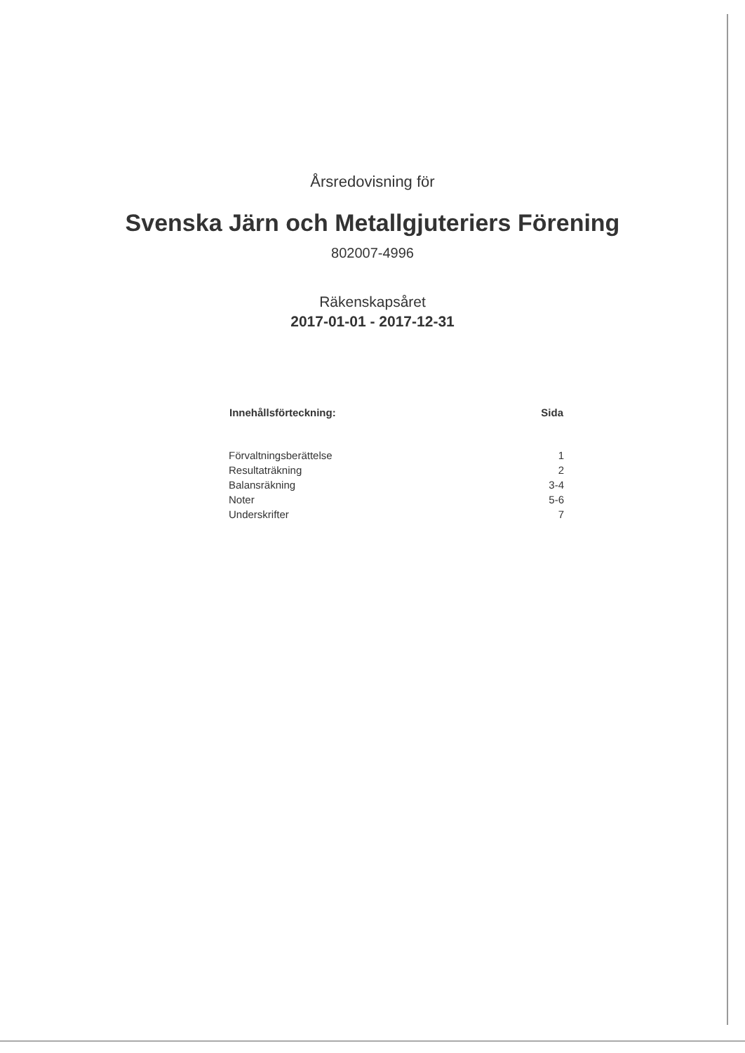Årsredovisning för
Svenska Järn och Metallgjuteriers Förening
802007-4996
Räkenskapsåret
2017-01-01 - 2017-12-31
| Innehållsförteckning: | Sida |
| --- | --- |
| Förvaltningsberättelse | 1 |
| Resultaträkning | 2 |
| Balansräkning | 3-4 |
| Noter | 5-6 |
| Underskrifter | 7 |